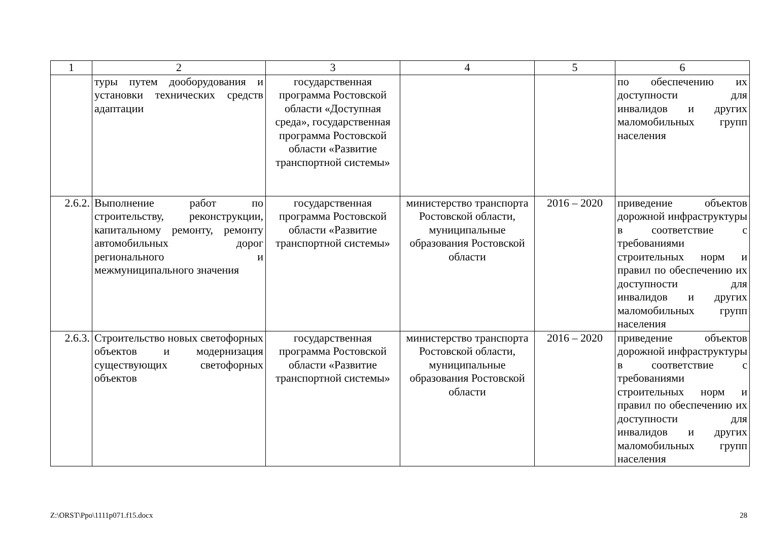| 1 | 2 | 3 | 4 | 5 | 6 |
| --- | --- | --- | --- | --- | --- |
| | туры путем дооборудования и установки технических средств адаптации | государственная программа Ростовской области «Доступная среда», государственная программа Ростовской области «Развитие транспортной системы» | | | по обеспечению их доступности для инвалидов и других маломобильных групп населения |
| 2.6.2. | Выполнение работ по строительству, реконструкции, капитальному ремонту, ремонту автомобильных дорог регионального и межмуниципального значения | государственная программа Ростовской области «Развитие транспортной системы» | министерство транспорта Ростовской области, муниципальные образования Ростовской области | 2016 – 2020 | приведение объектов дорожной инфраструктуры в соответствие с требованиями строительных норм и правил по обеспечению их доступности для инвалидов и других маломобильных групп населения |
| 2.6.3. | Строительство новых светофорных объектов и модернизация существующих светофорных объектов | государственная программа Ростовской области «Развитие транспортной системы» | министерство транспорта Ростовской области, муниципальные образования Ростовской области | 2016 – 2020 | приведение объектов дорожной инфраструктуры в соответствие с требованиями строительных норм и правил по обеспечению их доступности для инвалидов и других маломобильных групп населения |
Z:\ORST\Ppo\1111p071.f15.docx 28